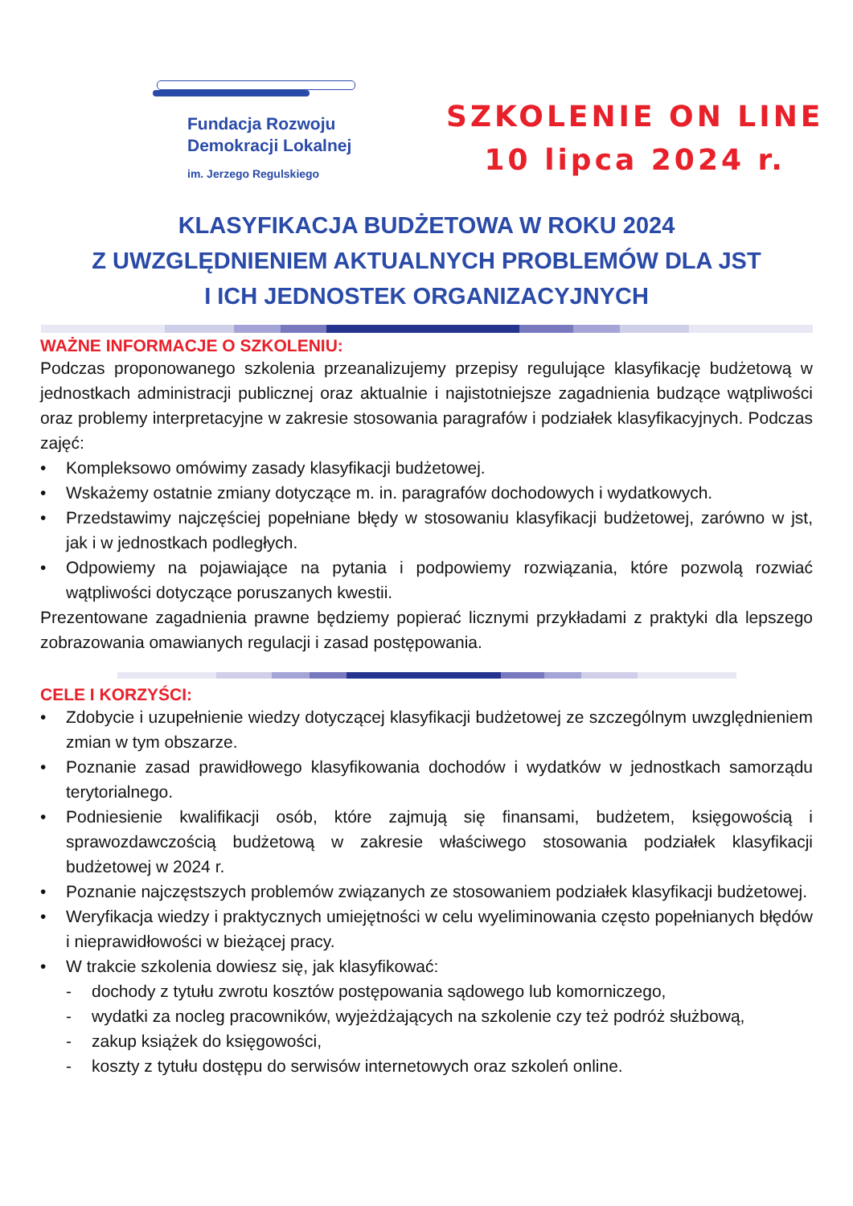Fundacja Rozwoju
Demokracji Lokalnej
im. Jerzego Regulskiego
SZKOLENIE ON LINE
10 lipca 2024 r.
KLASYFIKACJA BUDŻETOWA W ROKU 2024
Z UWZGLĘDNIENIEM AKTUALNYCH PROBLEMÓW DLA JST
I ICH JEDNOSTEK ORGANIZACYJNYCH
WAŻNE INFORMACJE O SZKOLENIU:
Podczas proponowanego szkolenia przeanalizujemy przepisy regulujące klasyfikację budżetową w jednostkach administracji publicznej oraz aktualnie i najistotniejsze zagadnienia budzące wątpliwości oraz problemy interpretacyjne w zakresie stosowania paragrafów i podziałek klasyfikacyjnych. Podczas zajęć:
• Kompleksowo omówimy zasady klasyfikacji budżetowej.
• Wskażemy ostatnie zmiany dotyczące m. in. paragrafów dochodowych i wydatkowych.
• Przedstawimy najczęściej popełniane błędy w stosowaniu klasyfikacji budżetowej, zarówno w jst, jak i w jednostkach podległych.
• Odpowiemy na pojawiające na pytania i podpowiemy rozwiązania, które pozwolą rozwiać wątpliwości dotyczące poruszanych kwestii.
Prezentowane zagadnienia prawne będziemy popierać licznymi przykładami z praktyki dla lepszego zobrazowania omawianych regulacji i zasad postępowania.
CELE I KORZYŚCI:
• Zdobycie i uzupełnienie wiedzy dotyczącej klasyfikacji budżetowej ze szczególnym uwzględnieniem zmian w tym obszarze.
• Poznanie zasad prawidłowego klasyfikowania dochodów i wydatków w jednostkach samorządu terytorialnego.
• Podniesienie kwalifikacji osób, które zajmują się finansami, budżetem, księgowością i sprawozdawczością budżetową w zakresie właściwego stosowania podziałek klasyfikacji budżetowej w 2024 r.
• Poznanie najczęstszych problemów związanych ze stosowaniem podziałek klasyfikacji budżetowej.
• Weryfikacja wiedzy i praktycznych umiejętności w celu wyeliminowania często popełnianych błędów i nieprawidłowości w bieżącej pracy.
• W trakcie szkolenia dowiesz się, jak klasyfikować:
- dochody z tytułu zwrotu kosztów postępowania sądowego lub komorniczego,
- wydatki za nocleg pracowników, wyjeżdżających na szkolenie czy też podróż służbową,
- zakup książek do księgowości,
- koszty z tytułu dostępu do serwisów internetowych oraz szkoleń online.